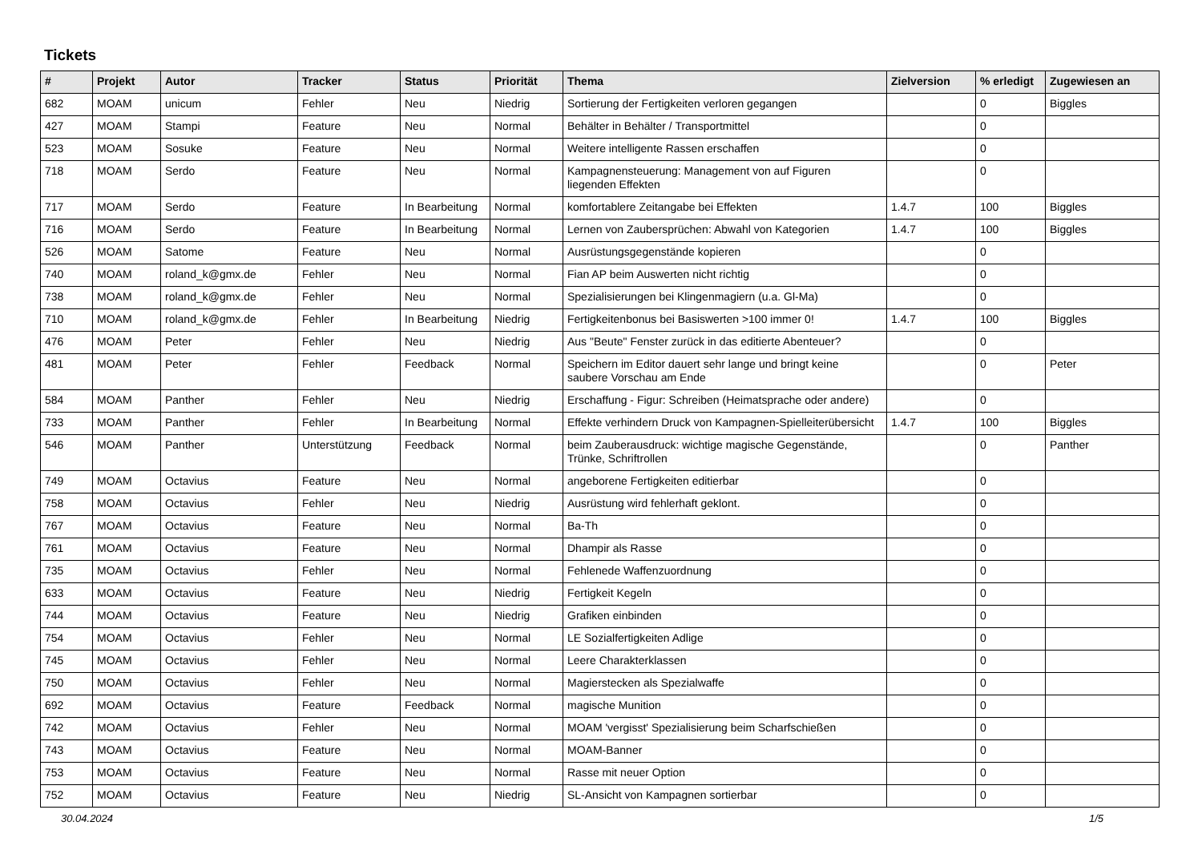Tickets
| # | Projekt | Autor | Tracker | Status | Priorität | Thema | Zielversion | % erledigt | Zugewiesen an |
| --- | --- | --- | --- | --- | --- | --- | --- | --- | --- |
| 682 | MOAM | unicum | Fehler | Neu | Niedrig | Sortierung der Fertigkeiten verloren gegangen | | 0 | Biggles |
| 427 | MOAM | Stampi | Feature | Neu | Normal | Behälter in Behälter / Transportmittel | | 0 | |
| 523 | MOAM | Sosuke | Feature | Neu | Normal | Weitere intelligente Rassen erschaffen | | 0 | |
| 718 | MOAM | Serdo | Feature | Neu | Normal | Kampagnensteuerung: Management von auf Figuren liegenden Effekten | | 0 | |
| 717 | MOAM | Serdo | Feature | In Bearbeitung | Normal | komfortablere Zeitangabe bei Effekten | 1.4.7 | 100 | Biggles |
| 716 | MOAM | Serdo | Feature | In Bearbeitung | Normal | Lernen von Zaubersprüchen: Abwahl von Kategorien | 1.4.7 | 100 | Biggles |
| 526 | MOAM | Satome | Feature | Neu | Normal | Ausrüstungsgegenstände kopieren | | 0 | |
| 740 | MOAM | roland_k@gmx.de | Fehler | Neu | Normal | Fian AP beim Auswerten nicht richtig | | 0 | |
| 738 | MOAM | roland_k@gmx.de | Fehler | Neu | Normal | Spezialisierungen bei Klingenmagiern (u.a. Gl-Ma) | | 0 | |
| 710 | MOAM | roland_k@gmx.de | Fehler | In Bearbeitung | Niedrig | Fertigkeitenbonus bei Basiswerten >100 immer 0! | 1.4.7 | 100 | Biggles |
| 476 | MOAM | Peter | Fehler | Neu | Niedrig | Aus "Beute" Fenster zurück in das editierte Abenteuer? | | 0 | |
| 481 | MOAM | Peter | Fehler | Feedback | Normal | Speichern im Editor dauert sehr lange und bringt keine saubere Vorschau am Ende | | 0 | Peter |
| 584 | MOAM | Panther | Fehler | Neu | Niedrig | Erschaffung - Figur: Schreiben (Heimatsprache oder andere) | | 0 | |
| 733 | MOAM | Panther | Fehler | In Bearbeitung | Normal | Effekte verhindern Druck von Kampagnen-Spielleiterübersicht | 1.4.7 | 100 | Biggles |
| 546 | MOAM | Panther | Unterstützung | Feedback | Normal | beim Zauberausdruck: wichtige magische Gegenstände, Trünke, Schriftrollen | | 0 | Panther |
| 749 | MOAM | Octavius | Feature | Neu | Normal | angeborene Fertigkeiten editierbar | | 0 | |
| 758 | MOAM | Octavius | Fehler | Neu | Niedrig | Ausrüstung wird fehlerhaft geklont. | | 0 | |
| 767 | MOAM | Octavius | Feature | Neu | Normal | Ba-Th | | 0 | |
| 761 | MOAM | Octavius | Feature | Neu | Normal | Dhampir als Rasse | | 0 | |
| 735 | MOAM | Octavius | Fehler | Neu | Normal | Fehlenede Waffenzuordnung | | 0 | |
| 633 | MOAM | Octavius | Feature | Neu | Niedrig | Fertigkeit Kegeln | | 0 | |
| 744 | MOAM | Octavius | Feature | Neu | Niedrig | Grafiken einbinden | | 0 | |
| 754 | MOAM | Octavius | Fehler | Neu | Normal | LE Sozialfertigkeiten Adlige | | 0 | |
| 745 | MOAM | Octavius | Fehler | Neu | Normal | Leere Charakterklassen | | 0 | |
| 750 | MOAM | Octavius | Fehler | Neu | Normal | Magierstecken als Spezialwaffe | | 0 | |
| 692 | MOAM | Octavius | Feature | Feedback | Normal | magische Munition | | 0 | |
| 742 | MOAM | Octavius | Fehler | Neu | Normal | MOAM 'vergisst' Spezialisierung beim Scharfschießen | | 0 | |
| 743 | MOAM | Octavius | Feature | Neu | Normal | MOAM-Banner | | 0 | |
| 753 | MOAM | Octavius | Feature | Neu | Normal | Rasse mit neuer Option | | 0 | |
| 752 | MOAM | Octavius | Feature | Neu | Niedrig | SL-Ansicht von Kampagnen sortierbar | | 0 | |
30.04.2024 1/5